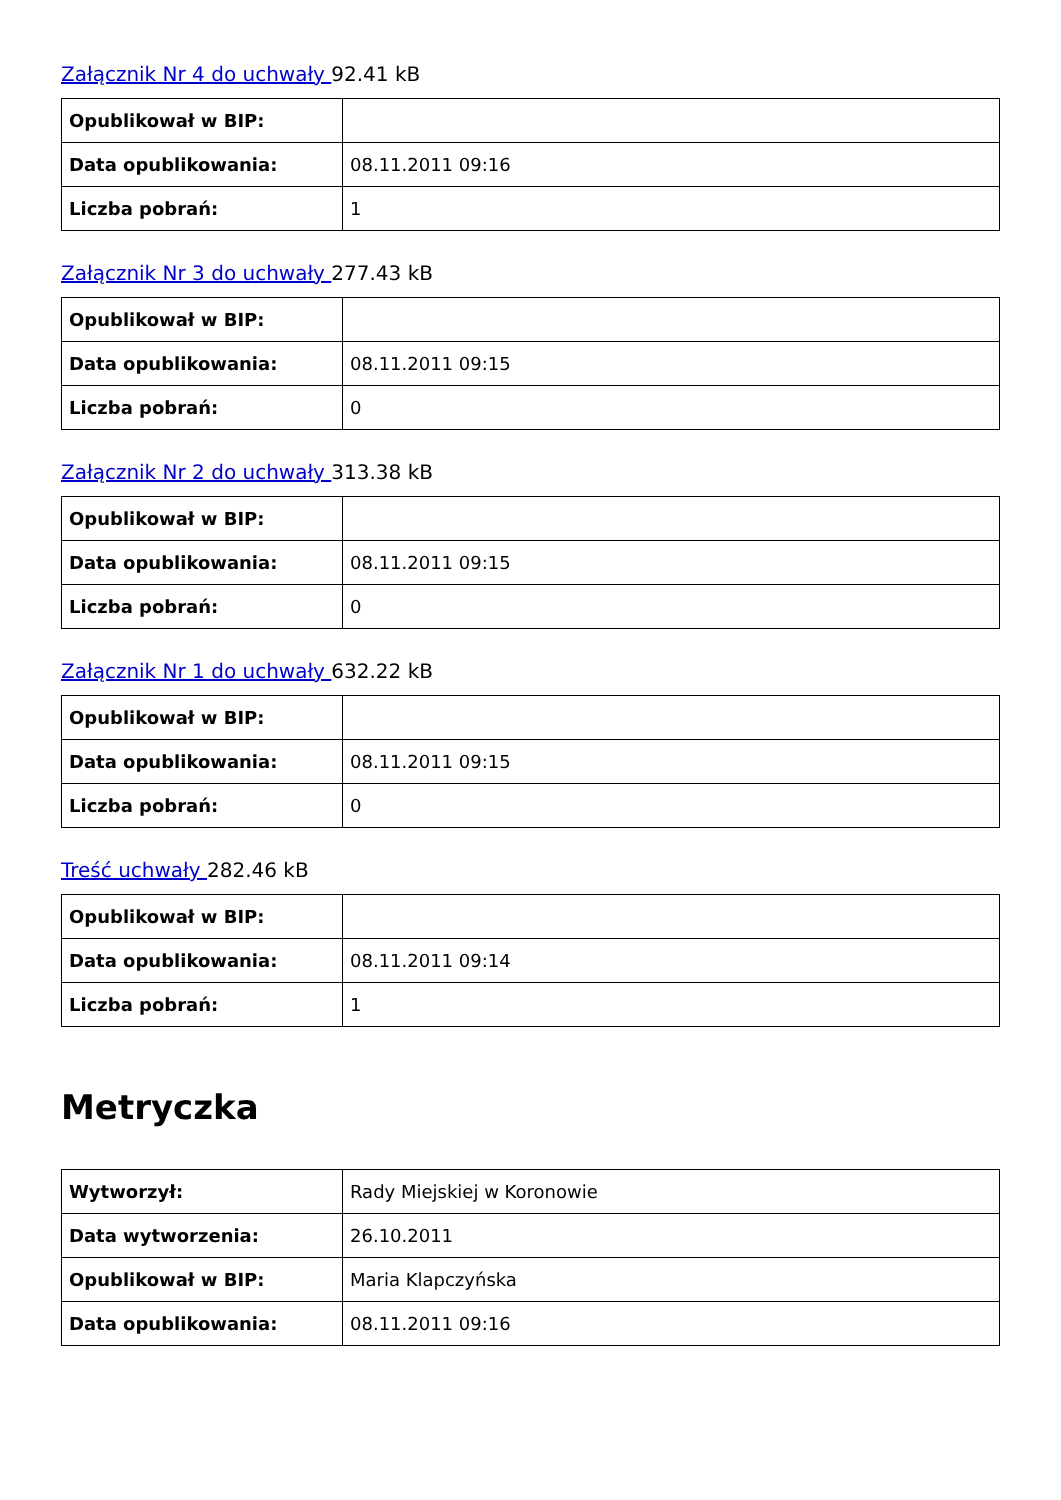Załącznik Nr 4 do uchwały 92.41 kB
| Opublikował w BIP: | |
| Data opublikowania: | 08.11.2011 09:16 |
| Liczba pobrań: | 1 |
Załącznik Nr 3 do uchwały 277.43 kB
| Opublikował w BIP: | |
| Data opublikowania: | 08.11.2011 09:15 |
| Liczba pobrań: | 0 |
Załącznik Nr 2 do uchwały 313.38 kB
| Opublikował w BIP: | |
| Data opublikowania: | 08.11.2011 09:15 |
| Liczba pobrań: | 0 |
Załącznik Nr 1 do uchwały 632.22 kB
| Opublikował w BIP: | |
| Data opublikowania: | 08.11.2011 09:15 |
| Liczba pobrań: | 0 |
Treść uchwały 282.46 kB
| Opublikował w BIP: | |
| Data opublikowania: | 08.11.2011 09:14 |
| Liczba pobrań: | 1 |
Metryczka
| Wytworzył: | Rady Miejskiej w Koronowie |
| Data wytworzenia: | 26.10.2011 |
| Opublikował w BIP: | Maria Klapczyńska |
| Data opublikowania: | 08.11.2011 09:16 |